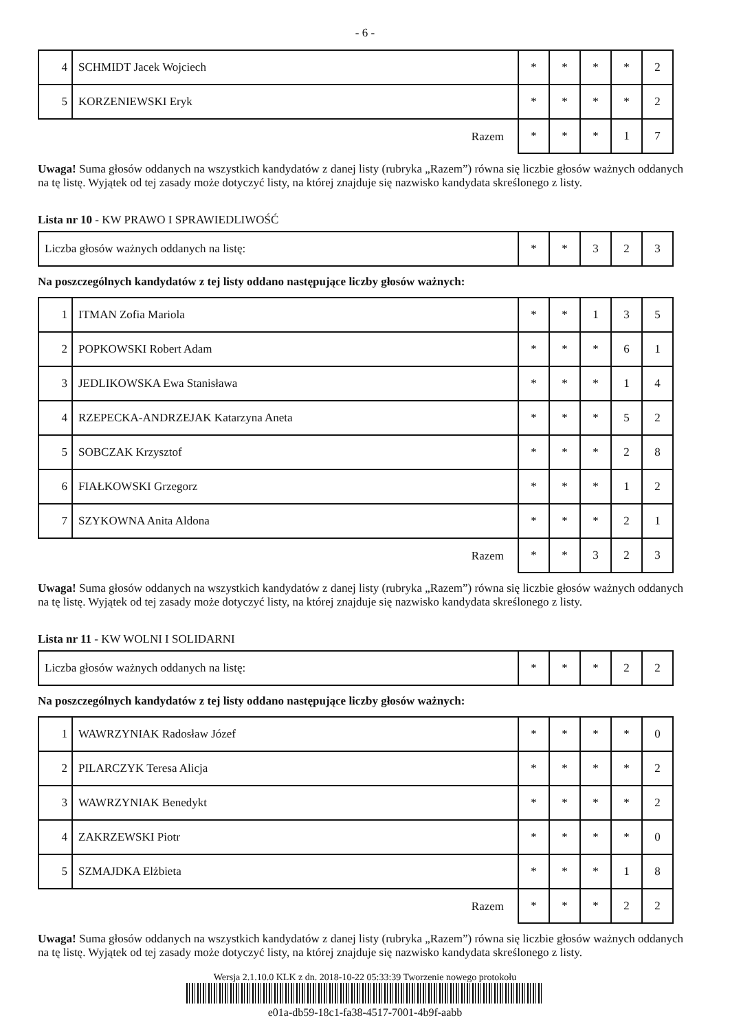- 6 -
| 4 | SCHMIDT Jacek Wojciech | * | * | * | * | 2 |
| 5 | KORZENIEWSKI Eryk | * | * | * | * | 2 |
| Razem | | * | * | * | 1 | 7 |
Uwaga! Suma głosów oddanych na wszystkich kandydatów z danej listy (rubryka „Razem”) równa się liczbie głosów ważnych oddanych na tę listę. Wyjątek od tej zasady może dotyczyć listy, na której znajduje się nazwisko kandydata skreślonego z listy.
Lista nr 10 - KW PRAWO I SPRAWIEDLIWOŚĆ
| Liczba głosów ważnych oddanych na listę: | * | * | 3 | 2 | 3 |
Na poszczególnych kandydatów z tej listy oddano następujące liczby głosów ważnych:
| 1 | ITMAN Zofia Mariola | * | * | 1 | 3 | 5 |
| 2 | POPKOWSKI Robert Adam | * | * | * | 6 | 1 |
| 3 | JEDLIKOWSKA Ewa Stanisława | * | * | * | 1 | 4 |
| 4 | RZEPECKA-ANDRZEJAK Katarzyna Aneta | * | * | * | 5 | 2 |
| 5 | SOBCZAK Krzysztof | * | * | * | 2 | 8 |
| 6 | FIAŁKOWSKI Grzegorz | * | * | * | 1 | 2 |
| 7 | SZYKOWNA Anita Aldona | * | * | * | 2 | 1 |
| Razem | | * | * | 3 | 2 | 3 |
Uwaga! Suma głosów oddanych na wszystkich kandydatów z danej listy (rubryka „Razem”) równa się liczbie głosów ważnych oddanych na tę listę. Wyjątek od tej zasady może dotyczyć listy, na której znajduje się nazwisko kandydata skreślonego z listy.
Lista nr 11 - KW WOLNI I SOLIDARNI
| Liczba głosów ważnych oddanych na listę: | * | * | * | 2 | 2 |
Na poszczególnych kandydatów z tej listy oddano następujące liczby głosów ważnych:
| 1 | WAWRZYNIAK Radosław Józef | * | * | * | * | 0 |
| 2 | PILARCZYK Teresa Alicja | * | * | * | * | 2 |
| 3 | WAWRZYNIAK Benedykt | * | * | * | * | 2 |
| 4 | ZAKRZEWSKI Piotr | * | * | * | * | 0 |
| 5 | SZMAJDKA Elżbieta | * | * | * | 1 | 8 |
| Razem | | * | * | * | 2 | 2 |
Uwaga! Suma głosów oddanych na wszystkich kandydatów z danej listy (rubryka „Razem”) równa się liczbie głosów ważnych oddanych na tę listę. Wyjątek od tej zasady może dotyczyć listy, na której znajduje się nazwisko kandydata skreślonego z listy.
Wersja 2.1.10.0 KLK z dn. 2018-10-22 05:33:39 Tworzenie nowego protokołu
e01a-db59-18c1-fa38-4517-7001-4b9f-aabb